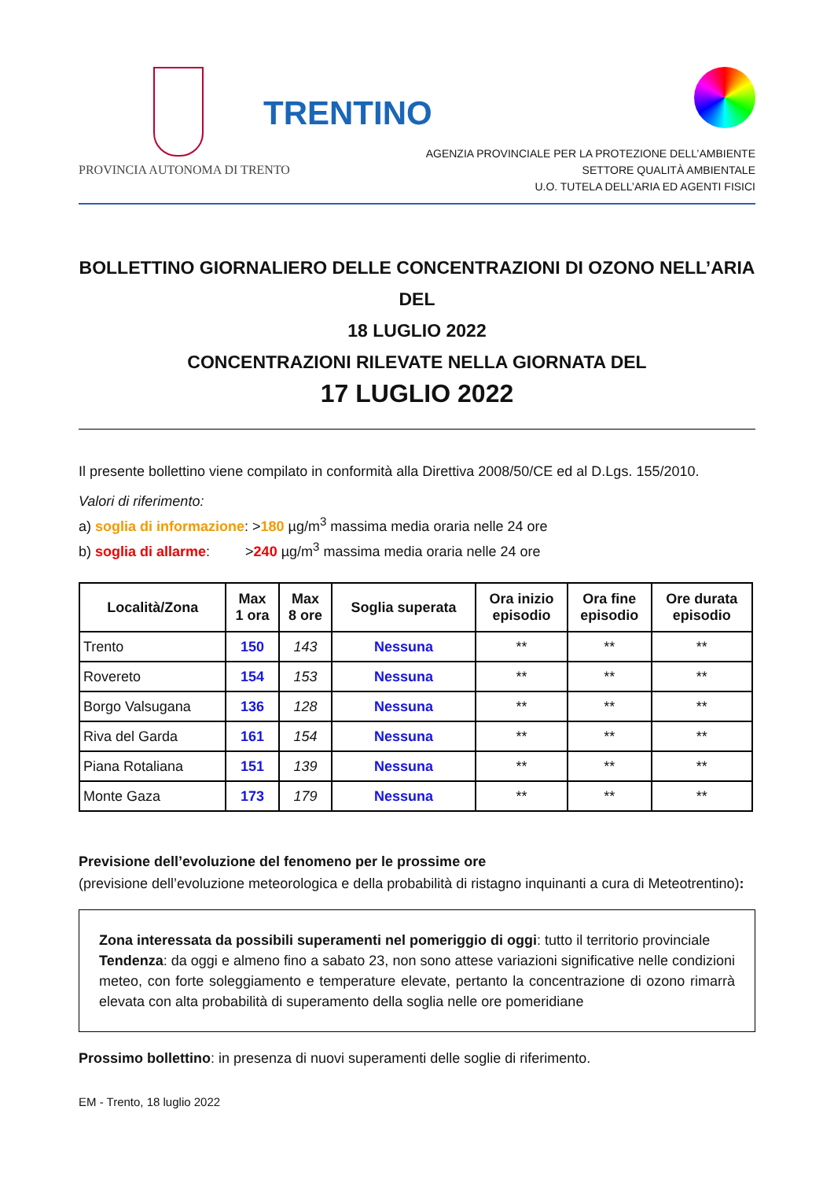PROVINCIA AUTONOMA DI TRENTO
TRENTINO
AGENZIA PROVINCIALE PER LA PROTEZIONE DELL’AMBIENTE
SETTORE QUALITÀ AMBIENTALE
U.O. TUTELA DELL’ARIA ED AGENTI FISICI
BOLLETTINO GIORNALIERO DELLE CONCENTRAZIONI DI OZONO NELL’ARIA DEL
18 LUGLIO 2022
CONCENTRAZIONI RILEVATE NELLA GIORNATA DEL
17 LUGLIO 2022
Il presente bollettino viene compilato in conformità alla Direttiva 2008/50/CE ed al D.Lgs. 155/2010.
Valori di riferimento:
a) soglia di informazione: >180 µg/m<sup>3</sup> massima media oraria nelle 24 ore
b) soglia di allarme: >240 µg/m<sup>3</sup> massima media oraria nelle 24 ore
| Località/Zona | Max 1 ora | Max 8 ore | Soglia superata | Ora inizio episodio | Ora fine episodio | Ore durata episodio |
| --- | --- | --- | --- | --- | --- | --- |
| Trento | 150 | 143 | Nessuna | ** | ** | ** |
| Rovereto | 154 | 153 | Nessuna | ** | ** | ** |
| Borgo Valsugana | 136 | 128 | Nessuna | ** | ** | ** |
| Riva del Garda | 161 | 154 | Nessuna | ** | ** | ** |
| Piana Rotaliana | 151 | 139 | Nessuna | ** | ** | ** |
| Monte Gaza | 173 | 179 | Nessuna | ** | ** | ** |
Previsione dell’evoluzione del fenomeno per le prossime ore
(previsione dell’evoluzione meteorologica e della probabilità di ristagno inquinanti a cura di Meteotrentino):
Zona interessata da possibili superamenti nel pomeriggio di oggi: tutto il territorio provinciale
Tendenza: da oggi e almeno fino a sabato 23, non sono attese variazioni significative nelle condizioni meteo, con forte soleggiamento e temperature elevate, pertanto la concentrazione di ozono rimarrà elevata con alta probabilità di superamento della soglia nelle ore pomeridiane
Prossimo bollettino: in presenza di nuovi superamenti delle soglie di riferimento.
EM - Trento, 18 luglio 2022